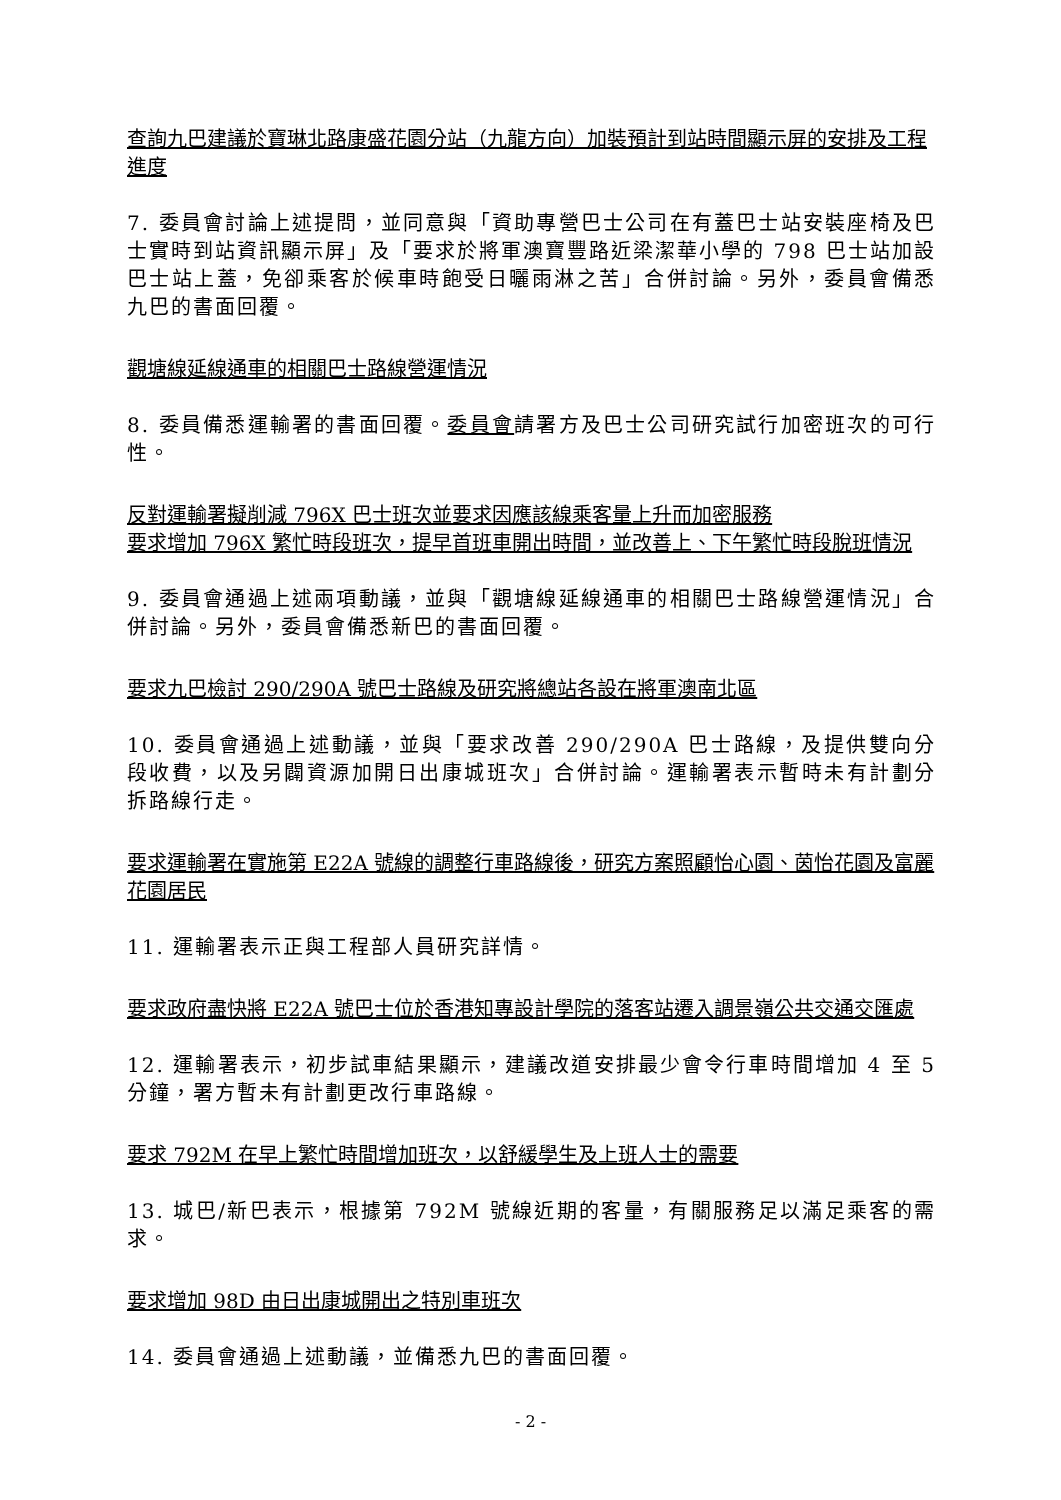查詢九巴建議於寶琳北路康盛花園分站（九龍方向）加裝預計到站時間顯示屏的安排及工程進度
7. 委員會討論上述提問，並同意與「資助專營巴士公司在有蓋巴士站安裝座椅及巴士實時到站資訊顯示屏」及「要求於將軍澳寶豐路近梁潔華小學的 798 巴士站加設巴士站上蓋，免卻乘客於候車時飽受日曬雨淋之苦」合併討論。另外，委員會備悉九巴的書面回覆。
觀塘線延線通車的相關巴士路線營運情況
8. 委員備悉運輸署的書面回覆。委員會請署方及巴士公司研究試行加密班次的可行性。
反對運輸署擬削減 796X 巴士班次並要求因應該線乘客量上升而加密服務
要求增加 796X 繁忙時段班次，提早首班車開出時間，並改善上、下午繁忙時段脫班情況
9. 委員會通過上述兩項動議，並與「觀塘線延線通車的相關巴士路線營運情況」合併討論。另外，委員會備悉新巴的書面回覆。
要求九巴檢討 290/290A 號巴士路線及研究將總站各設在將軍澳南北區
10. 委員會通過上述動議，並與「要求改善 290/290A 巴士路線，及提供雙向分段收費，以及另闢資源加開日出康城班次」合併討論。運輸署表示暫時未有計劃分拆路線行走。
要求運輸署在實施第 E22A 號線的調整行車路線後，研究方案照顧怡心園、茵怡花園及富麗花園居民
11. 運輸署表示正與工程部人員研究詳情。
要求政府盡快將 E22A 號巴士位於香港知專設計學院的落客站遷入調景嶺公共交通交匯處
12. 運輸署表示，初步試車結果顯示，建議改道安排最少會令行車時間增加 4 至 5 分鐘，署方暫未有計劃更改行車路線。
要求 792M 在早上繁忙時間增加班次，以舒緩學生及上班人士的需要
13. 城巴/新巴表示，根據第 792M 號線近期的客量，有關服務足以滿足乘客的需求。
要求增加 98D 由日出康城開出之特別車班次
14. 委員會通過上述動議，並備悉九巴的書面回覆。
- 2 -